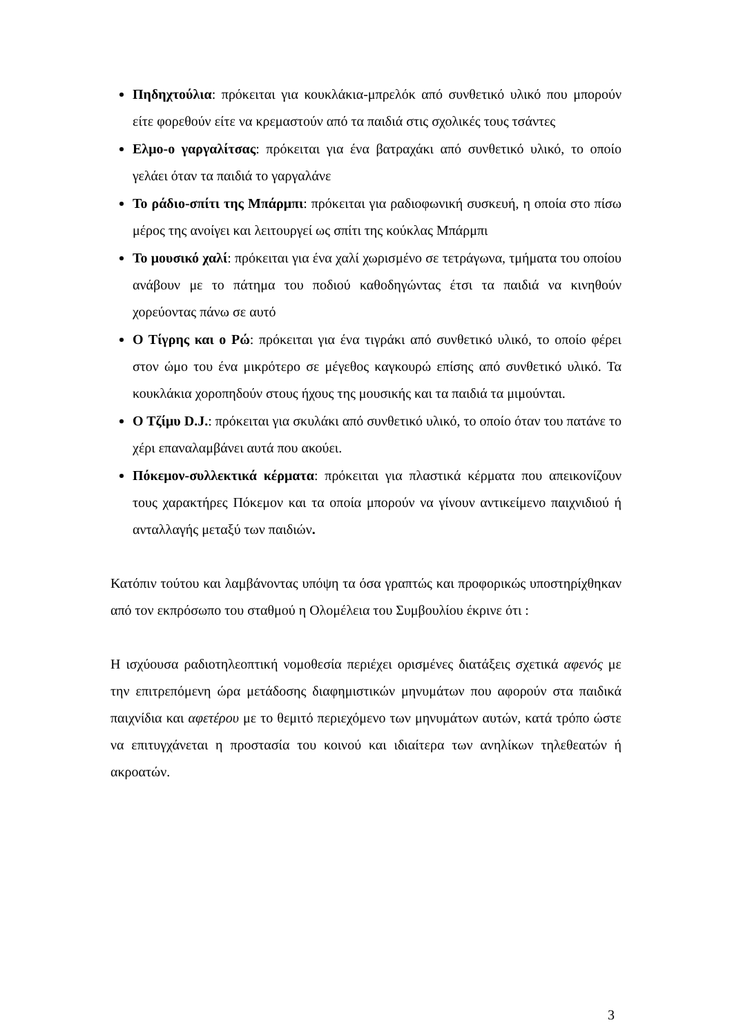Πηδηχτούλια: πρόκειται για κουκλάκια-μπρελόκ από συνθετικό υλικό που μπορούν είτε φορεθούν είτε να κρεμαστούν από τα παιδιά στις σχολικές τους τσάντες
Ελμο-ο γαργαλίτσας: πρόκειται για ένα βατραχάκι από συνθετικό υλικό, το οποίο γελάει όταν τα παιδιά το γαργαλάνε
Το ράδιο-σπίτι της Μπάρμπι: πρόκειται για ραδιοφωνική συσκευή, η οποία στο πίσω μέρος της ανοίγει και λειτουργεί ως σπίτι της κούκλας Μπάρμπι
Το μουσικό χαλί: πρόκειται για ένα χαλί χωρισμένο σε τετράγωνα, τμήματα του οποίου ανάβουν με το πάτημα του ποδιού καθοδηγώντας έτσι τα παιδιά να κινηθούν χορεύοντας πάνω σε αυτό
Ο Τίγρης και ο Ρώ: πρόκειται για ένα τιγράκι από συνθετικό υλικό, το οποίο φέρει στον ώμο του ένα μικρότερο σε μέγεθος καγκουρώ επίσης από συνθετικό υλικό. Τα κουκλάκια χοροπηδούν στους ήχους της μουσικής και τα παιδιά τα μιμούνται.
Ο Τζίμυ D.J.: πρόκειται για σκυλάκι από συνθετικό υλικό, το οποίο όταν του πατάνε το χέρι επαναλαμβάνει αυτά που ακούει.
Πόκεμον-συλλεκτικά κέρματα: πρόκειται για πλαστικά κέρματα που απεικονίζουν τους χαρακτήρες Πόκεμον και τα οποία μπορούν να γίνουν αντικείμενο παιχνιδιού ή ανταλλαγής μεταξύ των παιδιών.
Κατόπιν τούτου και λαμβάνοντας υπόψη τα όσα γραπτώς και προφορικώς υποστηρίχθηκαν από τον εκπρόσωπο του σταθμού η Ολομέλεια του Συμβουλίου έκρινε ότι :
Η ισχύουσα ραδιοτηλεοπτική νομοθεσία περιέχει ορισμένες διατάξεις σχετικά αφενός με την επιτρεπόμενη ώρα μετάδοσης διαφημιστικών μηνυμάτων που αφορούν στα παιδικά παιχνίδια και αφετέρου με το θεμιτό περιεχόμενο των μηνυμάτων αυτών, κατά τρόπο ώστε να επιτυγχάνεται η προστασία του κοινού και ιδιαίτερα των ανηλίκων τηλεθεατών ή ακροατών.
3